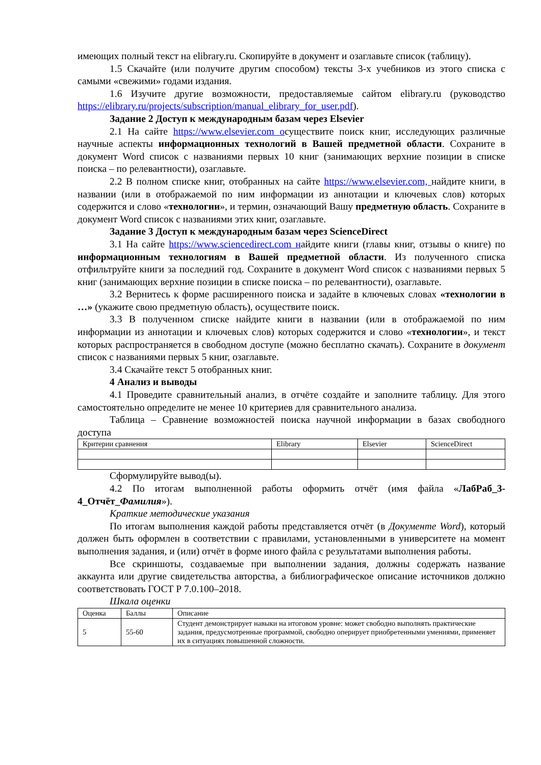имеющих полный текст на elibrary.ru. Скопируйте в документ и озаглавьте список (таблицу).
1.5 Скачайте (или получите другим способом) тексты 3-х учебников из этого списка с самыми «свежими» годами издания.
1.6 Изучите другие возможности, предоставляемые сайтом elibrary.ru (руководство https://elibrary.ru/projects/subscription/manual_elibrary_for_user.pdf).
Задание 2 Доступ к международным базам через Elsevier
2.1 На сайте https://www.elsevier.com oсуществите поиск книг, исследующих различные научные аспекты информационных технологий в Вашей предметной области. Сохраните в документ Word список с названиями первых 10 книг (занимающих верхние позиции в списке поиска – по релевантности), озаглавьте.
2.2 В полном списке книг, отобранных на сайте https://www.elsevier.com, найдите книги, в названии (или в отображаемой по ним информации из аннотации и ключевых слов) которых содержится и слово «технологии», и термин, означающий Вашу предметную область. Сохраните в документ Word список с названиями этих книг, озаглавьте.
Задание 3 Доступ к международным базам через ScienceDirect
3.1 На сайте https://www.sciencedirect.com найдите книги (главы книг, отзывы о книге) по информационным технологиям в Вашей предметной области. Из полученного списка отфильтруйте книги за последний год. Сохраните в документ Word список с названиями первых 5 книг (занимающих верхние позиции в списке поиска – по релевантности), озаглавьте.
3.2 Вернитесь к форме расширенного поиска и задайте в ключевых словах «технологии в …» (укажите свою предметную область), осуществите поиск.
3.3 В полученном списке найдите книги в названии (или в отображаемой по ним информации из аннотации и ключевых слов) которых содержится и слово «технологии», и текст которых распространяется в свободном доступе (можно бесплатно скачать). Сохраните в документ список с названиями первых 5 книг, озаглавьте.
3.4 Скачайте текст 5 отобранных книг.
4 Анализ и выводы
4.1 Проведите сравнительный анализ, в отчёте создайте и заполните таблицу. Для этого самостоятельно определите не менее 10 критериев для сравнительного анализа.
Таблица – Сравнение возможностей поиска научной информации в базах свободного доступа
| Критерии сравнения | Elibrary | Elsevier | ScienceDirect |
Сформулируйте вывод(ы).
4.2 По итогам выполненной работы оформить отчёт (имя файла «ЛабРаб_3-4_Отчёт_Фамилия»).
Краткие методические указания
По итогам выполнения каждой работы представляется отчёт (в Документе Word), который должен быть оформлен в соответствии с правилами, установленными в университете на момент выполнения задания, и (или) отчёт в форме иного файла с результатами выполнения работы.
Все скриншоты, создаваемые при выполнении задания, должны содержать название аккаунта или другие свидетельства авторства, а библиографическое описание источников должно соответствовать ГОСТ Р 7.0.100–2018.
Шкала оценки
| Оценка | Баллы | Описание |
| 5 | 55-60 | Студент демонстрирует навыки на итоговом уровне: может свободно выполнять практические задания, предусмотренные программой, свободно оперирует приобретенными умениями, применяет их в ситуациях повышенной сложности. |